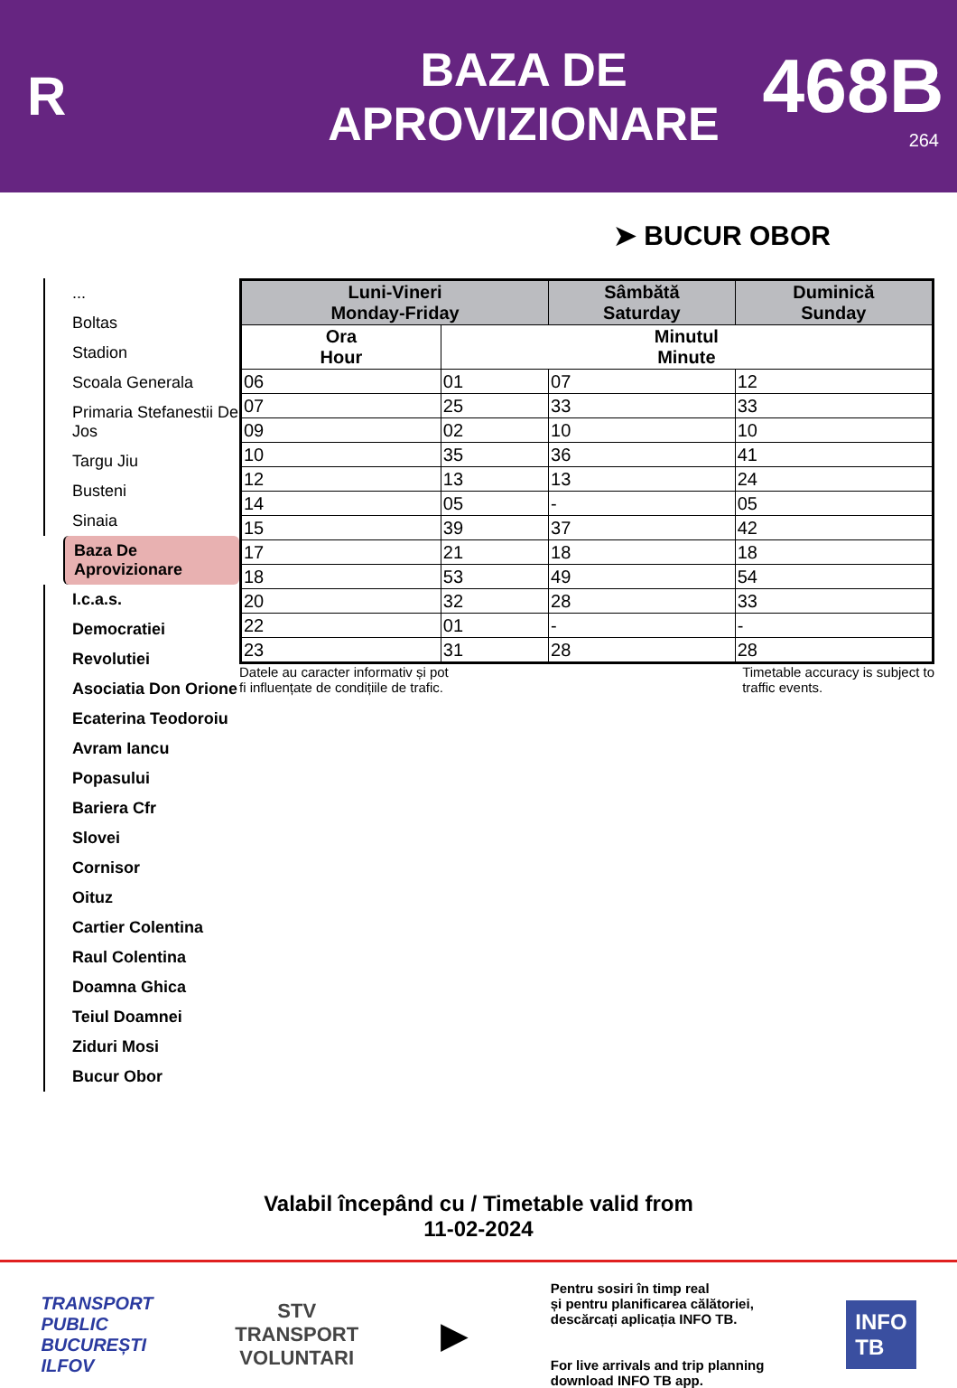R
BAZA DE
APROVIZIONARE
468B
264
➤ BUCUR OBOR
...
Boltas
Stadion
Scoala Generala
Primaria Stefanestii De Jos
Targu Jiu
Busteni
Sinaia
Baza De Aprovizionare
I.c.a.s.
Democratiei
Revolutiei
Asociatia Don Orione
Ecaterina Teodoroiu
Avram Iancu
Popasului
Bariera Cfr
Slovei
Cornisor
Oituz
Cartier Colentina
Raul Colentina
Doamna Ghica
Teiul Doamnei
Ziduri Mosi
Bucur Obor
| Luni-Vineri Monday-Friday | | Sâmbătă Saturday | Duminică Sunday |
| --- | --- | --- | --- |
| Ora Hour | Minutul Minute | | |
| 06 | 01 | 07 | 12 |
| 07 | 25 | 33 | 33 |
| 09 | 02 | 10 | 10 |
| 10 | 35 | 36 | 41 |
| 12 | 13 | 13 | 24 |
| 14 | 05 | - | 05 |
| 15 | 39 | 37 | 42 |
| 17 | 21 | 18 | 18 |
| 18 | 53 | 49 | 54 |
| 20 | 32 | 28 | 33 |
| 22 | 01 | - | - |
| 23 | 31 | 28 | 28 |
Datele au caracter informativ și pot
fi influențate de condițiile de trafic. Timetable accuracy is subject to
traffic events.
Valabil începând cu / Timetable valid from
11-02-2024
TRANSPORT
PUBLIC
BUCUREȘTI
ILFOV
STV
TRANSPORT
VOLUNTARI
▶
Pentru sosiri în timp real
și pentru planificarea călătoriei,
descărcați aplicația INFO TB.
For live arrivals and trip planning
download INFO TB app.
INFO
TB